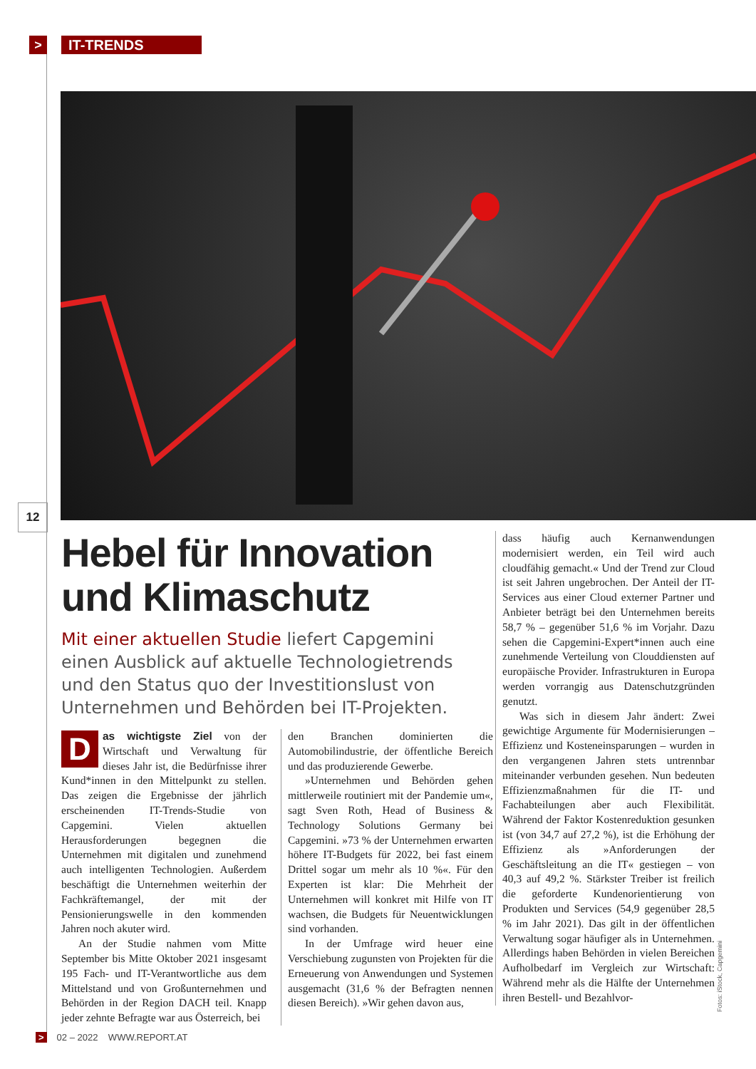> IT-TRENDS
12
Hebel für Innovation und Klimaschutz
Mit einer aktuellen Studie liefert Capgemini einen Ausblick auf aktuelle Technologietrends und den Status quo der Investitionslust von Unternehmen und Behörden bei IT-Projekten.
Das wichtigste Ziel von der Wirtschaft und Verwaltung für dieses Jahr ist, die Bedürfnisse ihrer Kund*innen in den Mittelpunkt zu stellen. Das zeigen die Ergebnisse der jährlich erscheinenden IT-Trends-Studie von Capgemini. Vielen aktuellen Herausforderungen begegnen die Unternehmen mit digitalen und zunehmend auch intelligenten Technologien. Außerdem beschäftigt die Unternehmen weiterhin der Fachkräftemangel, der mit der Pensionierungswelle in den kommenden Jahren noch akuter wird.
An der Studie nahmen vom Mitte September bis Mitte Oktober 2021 insgesamt 195 Fach- und IT-Verantwortliche aus dem Mittelstand und von Großunternehmen und Behörden in der Region DACH teil. Knapp jeder zehnte Befragte war aus Österreich, bei
den Branchen dominierten die Automobilindustrie, der öffentliche Bereich und das produzierende Gewerbe.
»Unternehmen und Behörden gehen mittlerweile routiniert mit der Pandemie um«, sagt Sven Roth, Head of Business & Technology Solutions Germany bei Capgemini. »73 % der Unternehmen erwarten höhere IT-Budgets für 2022, bei fast einem Drittel sogar um mehr als 10 %«. Für den Experten ist klar: Die Mehrheit der Unternehmen will konkret mit Hilfe von IT wachsen, die Budgets für Neuentwicklungen sind vorhanden.
In der Umfrage wird heuer eine Verschiebung zugunsten von Projekten für die Erneuerung von Anwendungen und Systemen ausgemacht (31,6 % der Befragten nennen diesen Bereich). »Wir gehen davon aus,
dass häufig auch Kernanwendungen modernisiert werden, ein Teil wird auch cloudfähig gemacht.« Und der Trend zur Cloud ist seit Jahren ungebrochen. Der Anteil der IT-Services aus einer Cloud externer Partner und Anbieter beträgt bei den Unternehmen bereits 58,7 % – gegenüber 51,6 % im Vorjahr. Dazu sehen die Capgemini-Expert*innen auch eine zunehmende Verteilung von Clouddiensten auf europäische Provider. Infrastrukturen in Europa werden vorrangig aus Datenschutzgründen genutzt.
Was sich in diesem Jahr ändert: Zwei gewichtige Argumente für Modernisierungen – Effizienz und Kosteneinsparungen – wurden in den vergangenen Jahren stets untrennbar miteinander verbunden gesehen. Nun bedeuten Effizienzmaßnahmen für die IT- und Fachabteilungen aber auch Flexibilität. Während der Faktor Kostenreduktion gesunken ist (von 34,7 auf 27,2 %), ist die Erhöhung der Effizienz als »Anforderungen der Geschäftsleitung an die IT« gestiegen – von 40,3 auf 49,2 %. Stärkster Treiber ist freilich die geforderte Kundenorientierung von Produkten und Services (54,9 gegenüber 28,5 % im Jahr 2021). Das gilt in der öffentlichen Verwaltung sogar häufiger als in Unternehmen. Allerdings haben Behörden in vielen Bereichen Aufholbedarf im Vergleich zur Wirtschaft: Während mehr als die Hälfte der Unternehmen ihren Bestell- und Bezahlvor-
Fotos: iStock, Capgemini
> 02 – 2022 WWW.REPORT.AT